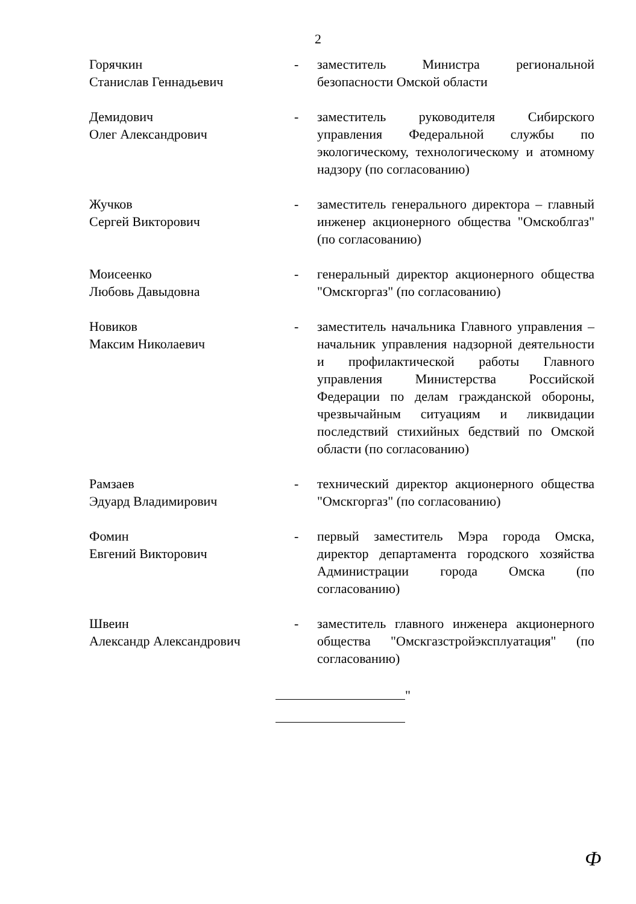2
Горячкин
Станислав Геннадьевич
- заместитель Министра региональной безопасности Омской области
Демидович
Олег Александрович
- заместитель руководителя Сибирского управления Федеральной службы по экологическому, технологическому и атомному надзору (по согласованию)
Жучков
Сергей Викторович
- заместитель генерального директора – главный инженер акционерного общества "Омскоблгаз" (по согласованию)
Моисеенко
Любовь Давыдовна
- генеральный директор акционерного общества "Омскгоргаз" (по согласованию)
Новиков
Максим Николаевич
- заместитель начальника Главного управления – начальник управления надзорной деятельности и профилактической работы Главного управления Министерства Российской Федерации по делам гражданской обороны, чрезвычайным ситуациям и ликвидации последствий стихийных бедствий по Омской области (по согласованию)
Рамзаев
Эдуард Владимирович
- технический директор акционерного общества "Омскгоргаз" (по согласованию)
Фомин
Евгений Викторович
- первый заместитель Мэра города Омска, директор департамента городского хозяйства Администрации города Омска (по согласованию)
Швеин
Александр Александрович
- заместитель главного инженера акционерного общества "Омскгазстройэксплуатация" (по согласованию)
"
Ф